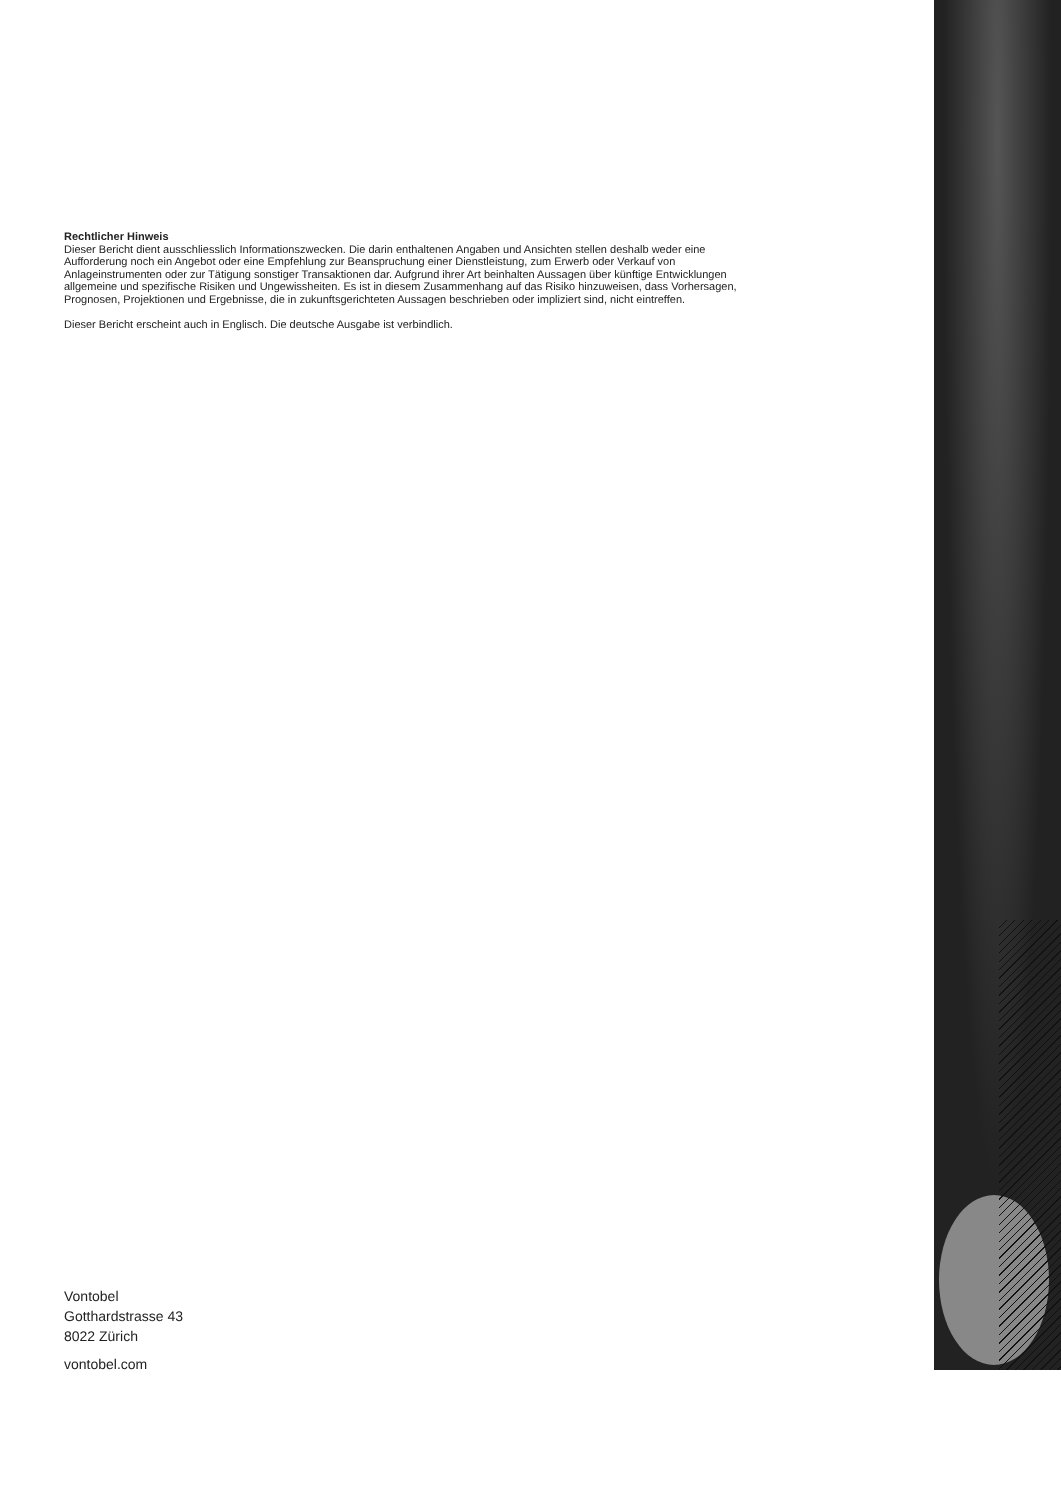Rechtlicher Hinweis
Dieser Bericht dient ausschliesslich Informationszwecken. Die darin enthaltenen Angaben und Ansichten stellen deshalb weder eine Aufforderung noch ein Angebot oder eine Empfehlung zur Beanspruchung einer Dienstleistung, zum Erwerb oder Verkauf von Anlageinstrumenten oder zur Tätigung sonstiger Transaktionen dar. Aufgrund ihrer Art beinhalten Aussagen über künftige Entwicklungen allgemeine und spezifische Risiken und Ungewissheiten. Es ist in diesem Zusammenhang auf das Risiko hinzuweisen, dass Vorhersagen, Prognosen, Projektionen und Ergebnisse, die in zukunftsgerichteten Aussagen beschrieben oder impliziert sind, nicht eintreffen.
Dieser Bericht erscheint auch in Englisch. Die deutsche Ausgabe ist verbindlich.
Vontobel
Gotthardstrasse 43
8022 Zürich
vontobel.com